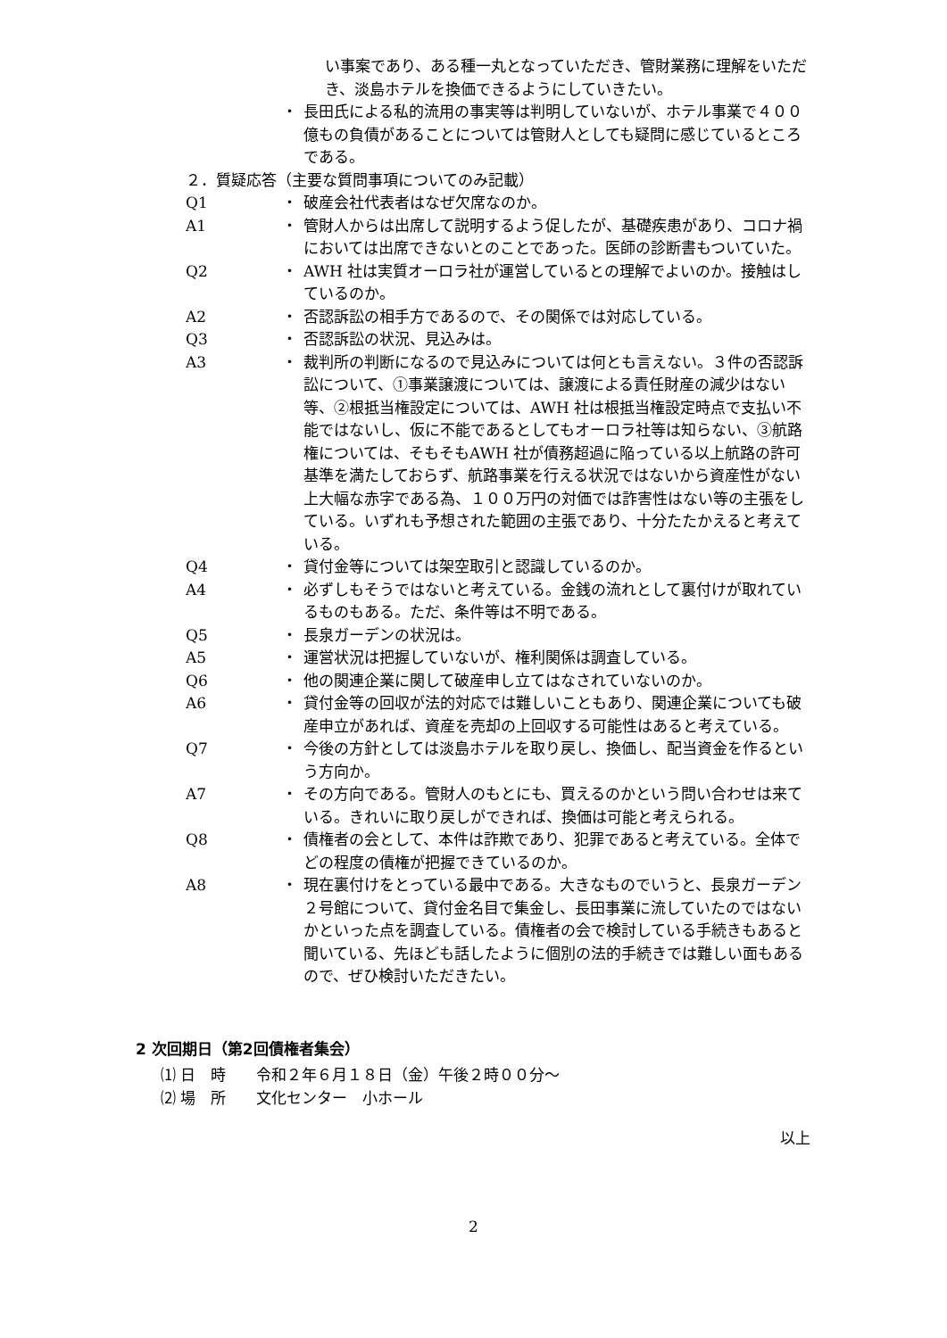い事案であり、ある種一丸となっていただき、管財業務に理解をいただき、淡島ホテルを換価できるようにしていきたい。
・ 長田氏による私的流用の事実等は判明していないが、ホテル事業で４００億もの負債があることについては管財人としても疑問に感じているところである。
２．質疑応答（主要な質問事項についてのみ記載）
Q1 ・ 破産会社代表者はなぜ欠席なのか。
A1 ・ 管財人からは出席して説明するよう促したが、基礎疾患があり、コロナ禍においては出席できないとのことであった。医師の診断書もついていた。
Q2 ・ AWH 社は実質オーロラ社が運営しているとの理解でよいのか。接触はしているのか。
A2 ・ 否認訴訟の相手方であるので、その関係では対応している。
Q3 ・ 否認訴訟の状況、見込みは。
A3 ・ 裁判所の判断になるので見込みについては何とも言えない。３件の否認訴訟について、①事業譲渡については、譲渡による責任財産の減少はない等、②根抵当権設定については、AWH 社は根抵当権設定時点で支払い不能ではないし、仮に不能であるとしてもオーロラ社等は知らない、③航路権については、そもそもAWH 社が債務超過に陥っている以上航路の許可基準を満たしておらず、航路事業を行える状況ではないから資産性がない上大幅な赤字である為、１００万円の対価では詐害性はない等の主張をしている。いずれも予想された範囲の主張であり、十分たたかえると考えている。
Q4 ・ 貸付金等については架空取引と認識しているのか。
A4 ・ 必ずしもそうではないと考えている。金銭の流れとして裏付けが取れているものもある。ただ、条件等は不明である。
Q5 ・ 長泉ガーデンの状況は。
A5 ・ 運営状況は把握していないが、権利関係は調査している。
Q6 ・ 他の関連企業に関して破産申し立てはなされていないのか。
A6 ・ 貸付金等の回収が法的対応では難しいこともあり、関連企業についても破産申立があれば、資産を売却の上回収する可能性はあると考えている。
Q7 ・ 今後の方針としては淡島ホテルを取り戻し、換価し、配当資金を作るという方向か。
A7 ・ その方向である。管財人のもとにも、買えるのかという問い合わせは来ている。きれいに取り戻しができれば、換価は可能と考えられる。
Q8 ・ 債権者の会として、本件は詐欺であり、犯罪であると考えている。全体でどの程度の債権が把握できているのか。
A8 ・ 現在裏付けをとっている最中である。大きなものでいうと、長泉ガーデン２号館について、貸付金名目で集金し、長田事業に流していたのではないかといった点を調査している。債権者の会で検討している手続きもあると聞いている、先ほども話したように個別の法的手続きでは難しい面もあるので、ぜひ検討いただきたい。
2 次回期日（第2回債権者集会）
⑴ 日　時　　令和２年６月１８日（金）午後２時００分～
⑵ 場　所　　文化センター　小ホール
以上
2